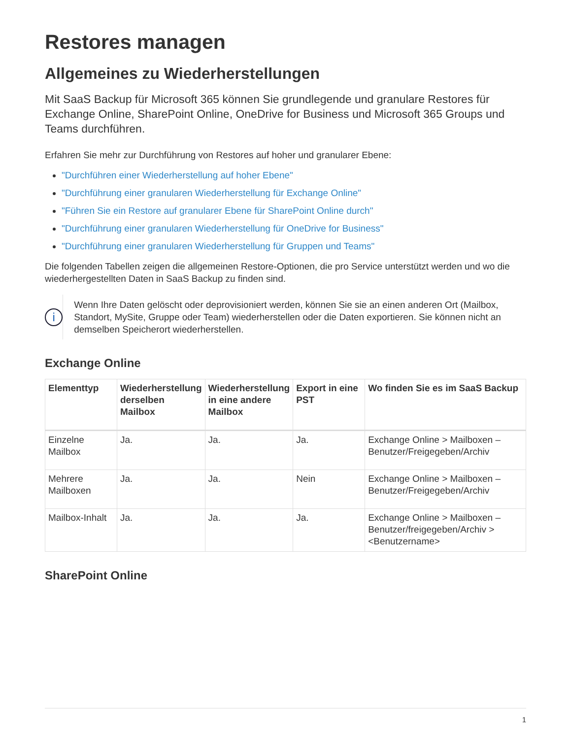Restores managen
Allgemeines zu Wiederherstellungen
Mit SaaS Backup für Microsoft 365 können Sie grundlegende und granulare Restores für Exchange Online, SharePoint Online, OneDrive for Business und Microsoft 365 Groups und Teams durchführen.
Erfahren Sie mehr zur Durchführung von Restores auf hoher und granularer Ebene:
"Durchführen einer Wiederherstellung auf hoher Ebene"
"Durchführung einer granularen Wiederherstellung für Exchange Online"
"Führen Sie ein Restore auf granularer Ebene für SharePoint Online durch"
"Durchführung einer granularen Wiederherstellung für OneDrive for Business"
"Durchführung einer granularen Wiederherstellung für Gruppen und Teams"
Die folgenden Tabellen zeigen die allgemeinen Restore-Optionen, die pro Service unterstützt werden und wo die wiederhergestellten Daten in SaaS Backup zu finden sind.
i
Wenn Ihre Daten gelöscht oder deprovisioniert werden, können Sie sie an einen anderen Ort (Mailbox, Standort, MySite, Gruppe oder Team) wiederherstellen oder die Daten exportieren. Sie können nicht an demselben Speicherort wiederherstellen.
Exchange Online
| Elementtyp | Wiederherstellung derselben Mailbox | Wiederherstellung in eine andere Mailbox | Export in eine PST | Wo finden Sie es im SaaS Backup |
| --- | --- | --- | --- | --- |
| Einzelne Mailbox | Ja. | Ja. | Ja. | Exchange Online > Mailboxen – Benutzer/Freigegeben/Archiv |
| Mehrere Mailboxen | Ja. | Ja. | Nein | Exchange Online > Mailboxen – Benutzer/Freigegeben/Archiv |
| Mailbox-Inhalt | Ja. | Ja. | Ja. | Exchange Online > Mailboxen – Benutzer/freigegeben/Archiv > <Benutzername> |
SharePoint Online
1